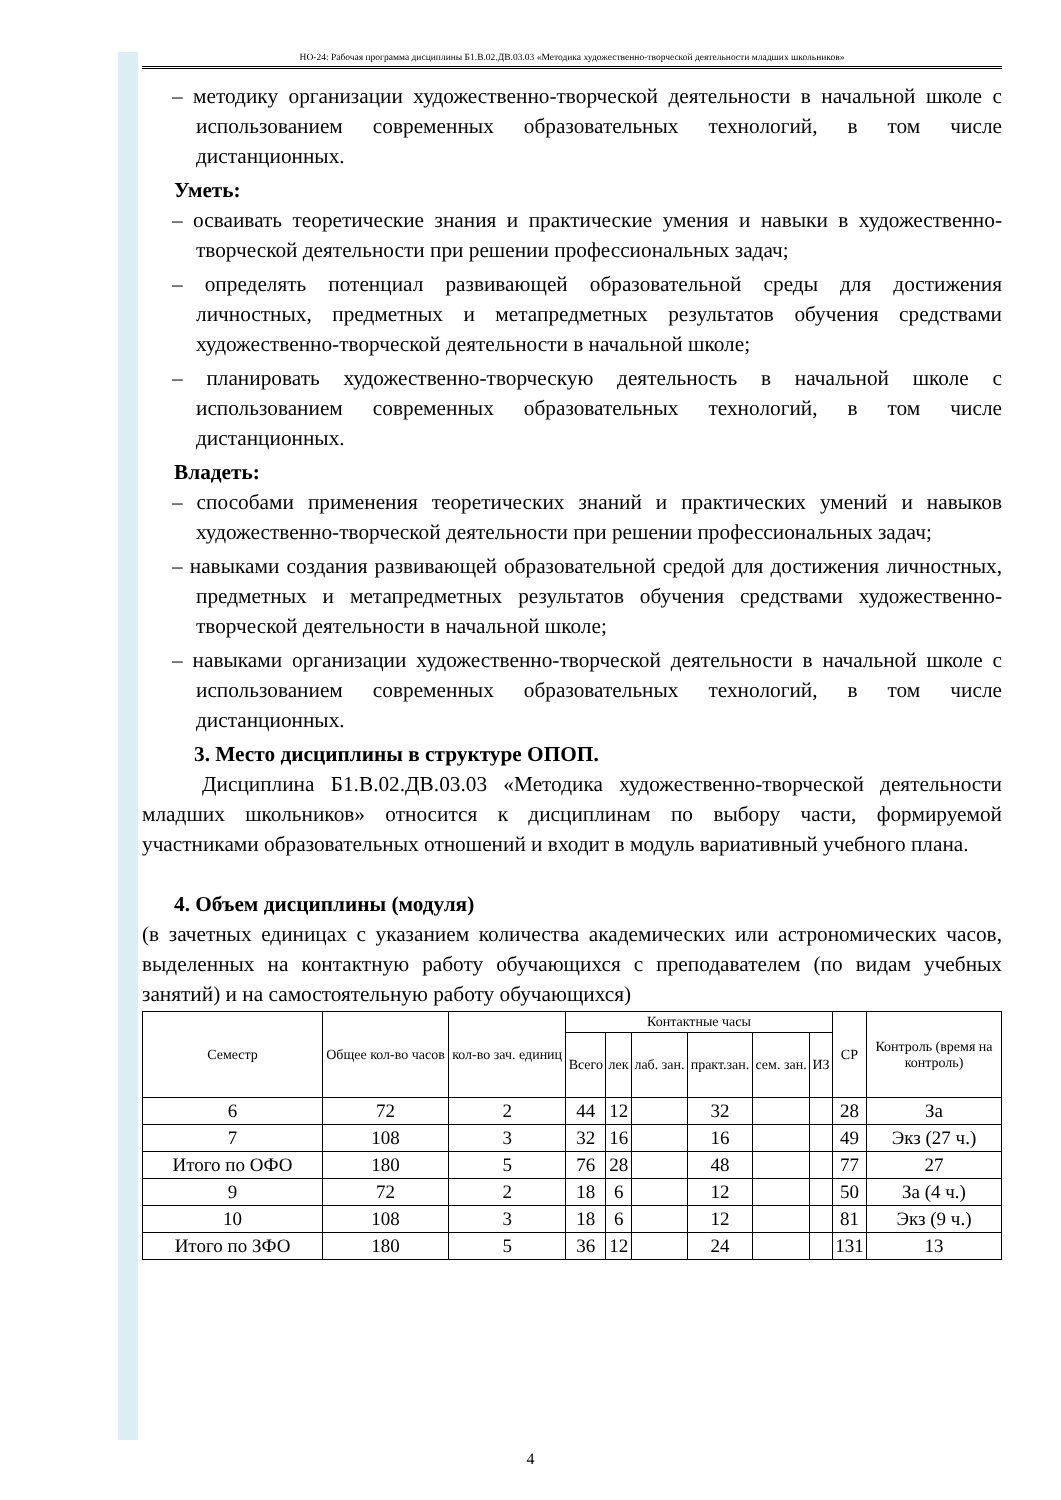НО-24: Рабочая программа дисциплины Б1.В.02.ДВ.03.03 «Методика художественно-творческой деятельности младших школьников»
– методику организации художественно-творческой деятельности в начальной школе с использованием современных образовательных технологий, в том числе дистанционных.
Уметь:
– осваивать теоретические знания и практические умения и навыки в художественно-творческой деятельности при решении профессиональных задач;
– определять потенциал развивающей образовательной среды для достижения личностных, предметных и метапредметных результатов обучения средствами художественно-творческой деятельности в начальной школе;
– планировать художественно-творческую деятельность в начальной школе с использованием современных образовательных технологий, в том числе дистанционных.
Владеть:
– способами применения теоретических знаний и практических умений и навыков художественно-творческой деятельности при решении профессиональных задач;
– навыками создания развивающей образовательной средой для достижения личностных, предметных и метапредметных результатов обучения средствами художественно-творческой деятельности в начальной школе;
– навыками организации художественно-творческой деятельности в начальной школе с использованием современных образовательных технологий, в том числе дистанционных.
3. Место дисциплины в структуре ОПОП.
Дисциплина Б1.В.02.ДВ.03.03 «Методика художественно-творческой деятельности младших школьников» относится к дисциплинам по выбору части, формируемой участниками образовательных отношений и входит в модуль вариативный учебного плана.
4. Объем дисциплины (модуля)
(в зачетных единицах с указанием количества академических или астрономических часов, выделенных на контактную работу обучающихся с преподавателем (по видам учебных занятий) и на самостоятельную работу обучающихся)
| Семестр | Общее кол-во часов | кол-во зач. единиц | Контактные часы | | | | | | СР | Контроль (время на контроль) |
| --- | --- | --- | --- | --- | --- | --- | --- | --- | --- | --- |
| | | | Всего | лек | лаб. зан. | практ.зан. | сем. зан. | ИЗ | | |
| 6 | 72 | 2 | 44 | 12 | | 32 | | | 28 | За |
| 7 | 108 | 3 | 32 | 16 | | 16 | | | 49 | Экз (27 ч.) |
| Итого по ОФО | 180 | 5 | 76 | 28 | | 48 | | | 77 | 27 |
| 9 | 72 | 2 | 18 | 6 | | 12 | | | 50 | За (4 ч.) |
| 10 | 108 | 3 | 18 | 6 | | 12 | | | 81 | Экз (9 ч.) |
| Итого по ЗФО | 180 | 5 | 36 | 12 | | 24 | | | 131 | 13 |
4